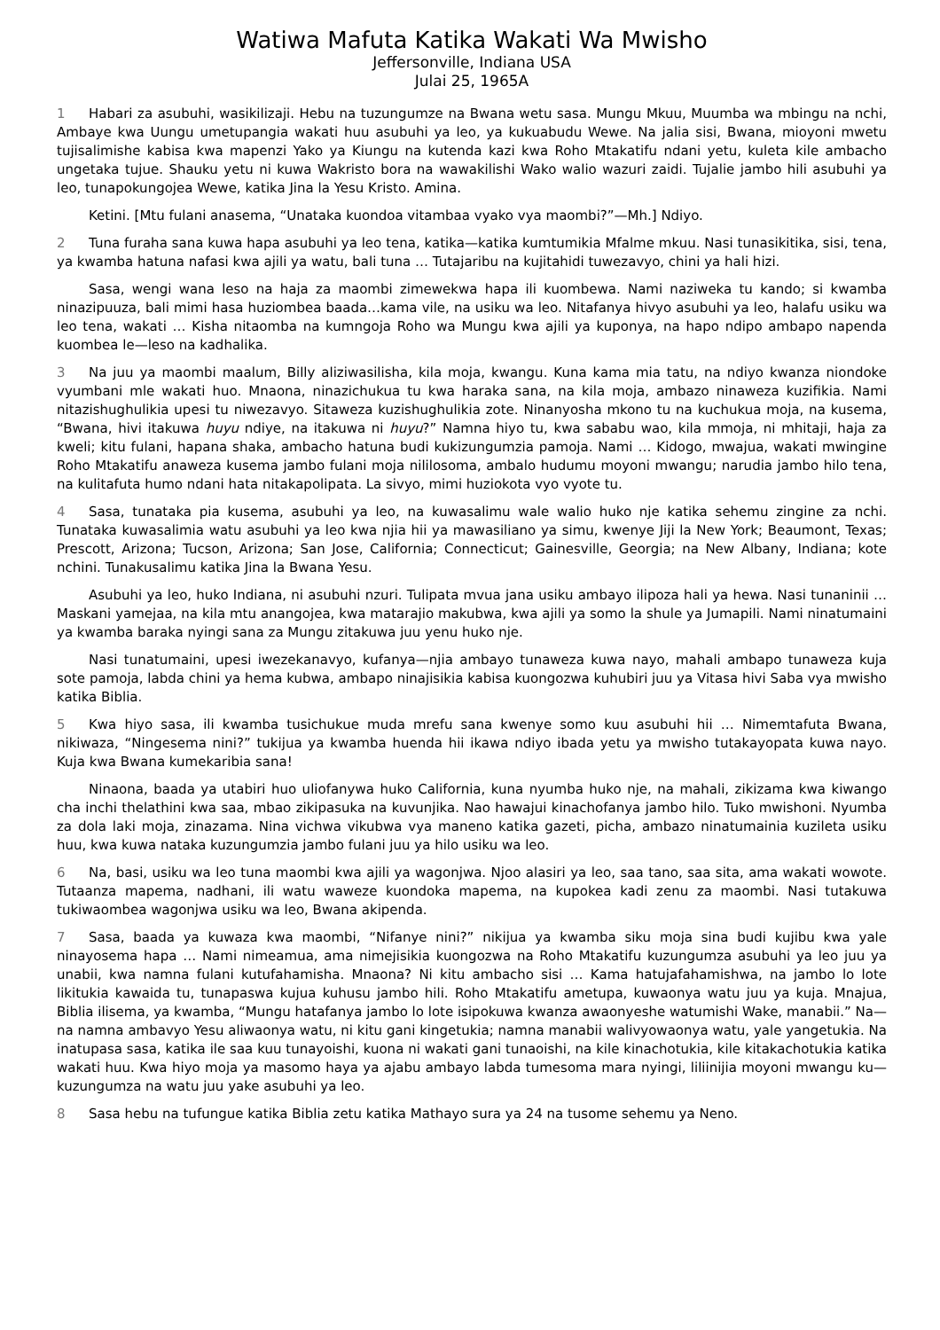Watiwa Mafuta Katika Wakati Wa Mwisho
Jeffersonville, Indiana USA
Julai 25, 1965A
1 Habari za asubuhi, wasikilizaji. Hebu na tuzungumze na Bwana wetu sasa. Mungu Mkuu, Muumba wa mbingu na nchi, Ambaye kwa Uungu umetupangia wakati huu asubuhi ya leo, ya kukuabudu Wewe. Na jalia sisi, Bwana, mioyoni mwetu tujisalimishe kabisa kwa mapenzi Yako ya Kiungu na kutenda kazi kwa Roho Mtakatifu ndani yetu, kuleta kile ambacho ungetaka tujue. Shauku yetu ni kuwa Wakristo bora na wawakilishi Wako walio wazuri zaidi. Tujalie jambo hili asubuhi ya leo, tunapokungojea Wewe, katika Jina la Yesu Kristo. Amina.
Ketini. [Mtu fulani anasema, “Unataka kuondoa vitambaa vyako vya maombi?”—Mh.] Ndiyo.
2 Tuna furaha sana kuwa hapa asubuhi ya leo tena, katika—katika kumtumikia Mfalme mkuu. Nasi tunasikitika, sisi, tena, ya kwamba hatuna nafasi kwa ajili ya watu, bali tuna … Tutajaribu na kujitahidi tuwezavyo, chini ya hali hizi.
Sasa, wengi wana leso na haja za maombi zimewekwa hapa ili kuombewa. Nami naziweka tu kando; si kwamba ninazipuuza, bali mimi hasa huziombea baada…kama vile, na usiku wa leo. Nitafanya hivyo asubuhi ya leo, halafu usiku wa leo tena, wakati … Kisha nitaomba na kumngoja Roho wa Mungu kwa ajili ya kuponya, na hapo ndipo ambapo napenda kuombea le—leso na kadhalika.
3 Na juu ya maombi maalum, Billy aliziwasilisha, kila moja, kwangu. Kuna kama mia tatu, na ndiyo kwanza niondoke vyumbani mle wakati huo. Mnaona, ninazichukua tu kwa haraka sana, na kila moja, ambazo ninaweza kuzifikia. Nami nitazishughulikia upesi tu niwezavyo. Sitaweza kuzishughulikia zote. Ninanyosha mkono tu na kuchukua moja, na kusema, “Bwana, hivi itakuwa huyu ndiye, na itakuwa ni huyu?” Namna hiyo tu, kwa sababu wao, kila mmoja, ni mhitaji, haja za kweli; kitu fulani, hapana shaka, ambacho hatuna budi kukizungumzia pamoja. Nami … Kidogo, mwajua, wakati mwingine Roho Mtakatifu anaweza kusema jambo fulani moja nililosoma, ambalo hudumu moyoni mwangu; narudia jambo hilo tena, na kulitafuta humo ndani hata nitakapolipata. La sivyo, mimi huziokota vyo vyote tu.
4 Sasa, tunataka pia kusema, asubuhi ya leo, na kuwasalimu wale walio huko nje katika sehemu zingine za nchi. Tunataka kuwasalimia watu asubuhi ya leo kwa njia hii ya mawasiliano ya simu, kwenye Jiji la New York; Beaumont, Texas; Prescott, Arizona; Tucson, Arizona; San Jose, California; Connecticut; Gainesville, Georgia; na New Albany, Indiana; kote nchini. Tunakusalimu katika Jina la Bwana Yesu.
Asubuhi ya leo, huko Indiana, ni asubuhi nzuri. Tulipata mvua jana usiku ambayo ilipoza hali ya hewa. Nasi tunaninii … Maskani yamejaa, na kila mtu anangojea, kwa matarajio makubwa, kwa ajili ya somo la shule ya Jumapili. Nami ninatumaini ya kwamba baraka nyingi sana za Mungu zitakuwa juu yenu huko nje.
Nasi tunatumaini, upesi iwezekanavyo, kufanya—njia ambayo tunaweza kuwa nayo, mahali ambapo tunaweza kuja sote pamoja, labda chini ya hema kubwa, ambapo ninajisikia kabisa kuongozwa kuhubiri juu ya Vitasa hivi Saba vya mwisho katika Biblia.
5 Kwa hiyo sasa, ili kwamba tusichukue muda mrefu sana kwenye somo kuu asubuhi hii … Nimemtafuta Bwana, nikiwaza, “Ningesema nini?” tukijua ya kwamba huenda hii ikawa ndiyo ibada yetu ya mwisho tutakayopata kuwa nayo. Kuja kwa Bwana kumekaribia sana!
Ninaona, baada ya utabiri huo uliofanywa huko California, kuna nyumba huko nje, na mahali, zikizama kwa kiwango cha inchi thelathini kwa saa, mbao zikipasuka na kuvunjika. Nao hawajui kinachofanya jambo hilo. Tuko mwishoni. Nyumba za dola laki moja, zinazama. Nina vichwa vikubwa vya maneno katika gazeti, picha, ambazo ninatumainia kuzileta usiku huu, kwa kuwa nataka kuzungumzia jambo fulani juu ya hilo usiku wa leo.
6 Na, basi, usiku wa leo tuna maombi kwa ajili ya wagonjwa. Njoo alasiri ya leo, saa tano, saa sita, ama wakati wowote. Tutaanza mapema, nadhani, ili watu waweze kuondoka mapema, na kupokea kadi zenu za maombi. Nasi tutakuwa tukiwaombea wagonjwa usiku wa leo, Bwana akipenda.
7 Sasa, baada ya kuwaza kwa maombi, “Nifanye nini?” nikijua ya kwamba siku moja sina budi kujibu kwa yale ninayosema hapa … Nami nimeamua, ama nimejisikia kuongozwa na Roho Mtakatifu kuzungumza asubuhi ya leo juu ya unabii, kwa namna fulani kutufahamisha. Mnaona? Ni kitu ambacho sisi … Kama hatujafahamishwa, na jambo lo lote likitukia kawaida tu, tunapaswa kujua kuhusu jambo hili. Roho Mtakatifu ametupa, kuwaonya watu juu ya kuja. Mnajua, Biblia ilisema, ya kwamba, “Mungu hatafanya jambo lo lote isipokuwa kwanza awaonyeshe watumishi Wake, manabii.” Na—na namna ambavyo Yesu aliwaonya watu, ni kitu gani kingetukia; namna manabii walivyowaonya watu, yale yangetukia. Na inatupasa sasa, katika ile saa kuu tunayoishi, kuona ni wakati gani tunaoishi, na kile kinachotukia, kile kitakachotukia katika wakati huu. Kwa hiyo moja ya masomo haya ya ajabu ambayo labda tumesoma mara nyingi, liliinijia moyoni mwangu ku—kuzungumza na watu juu yake asubuhi ya leo.
8 Sasa hebu na tufungue katika Biblia zetu katika Mathayo sura ya 24 na tusome sehemu ya Neno.